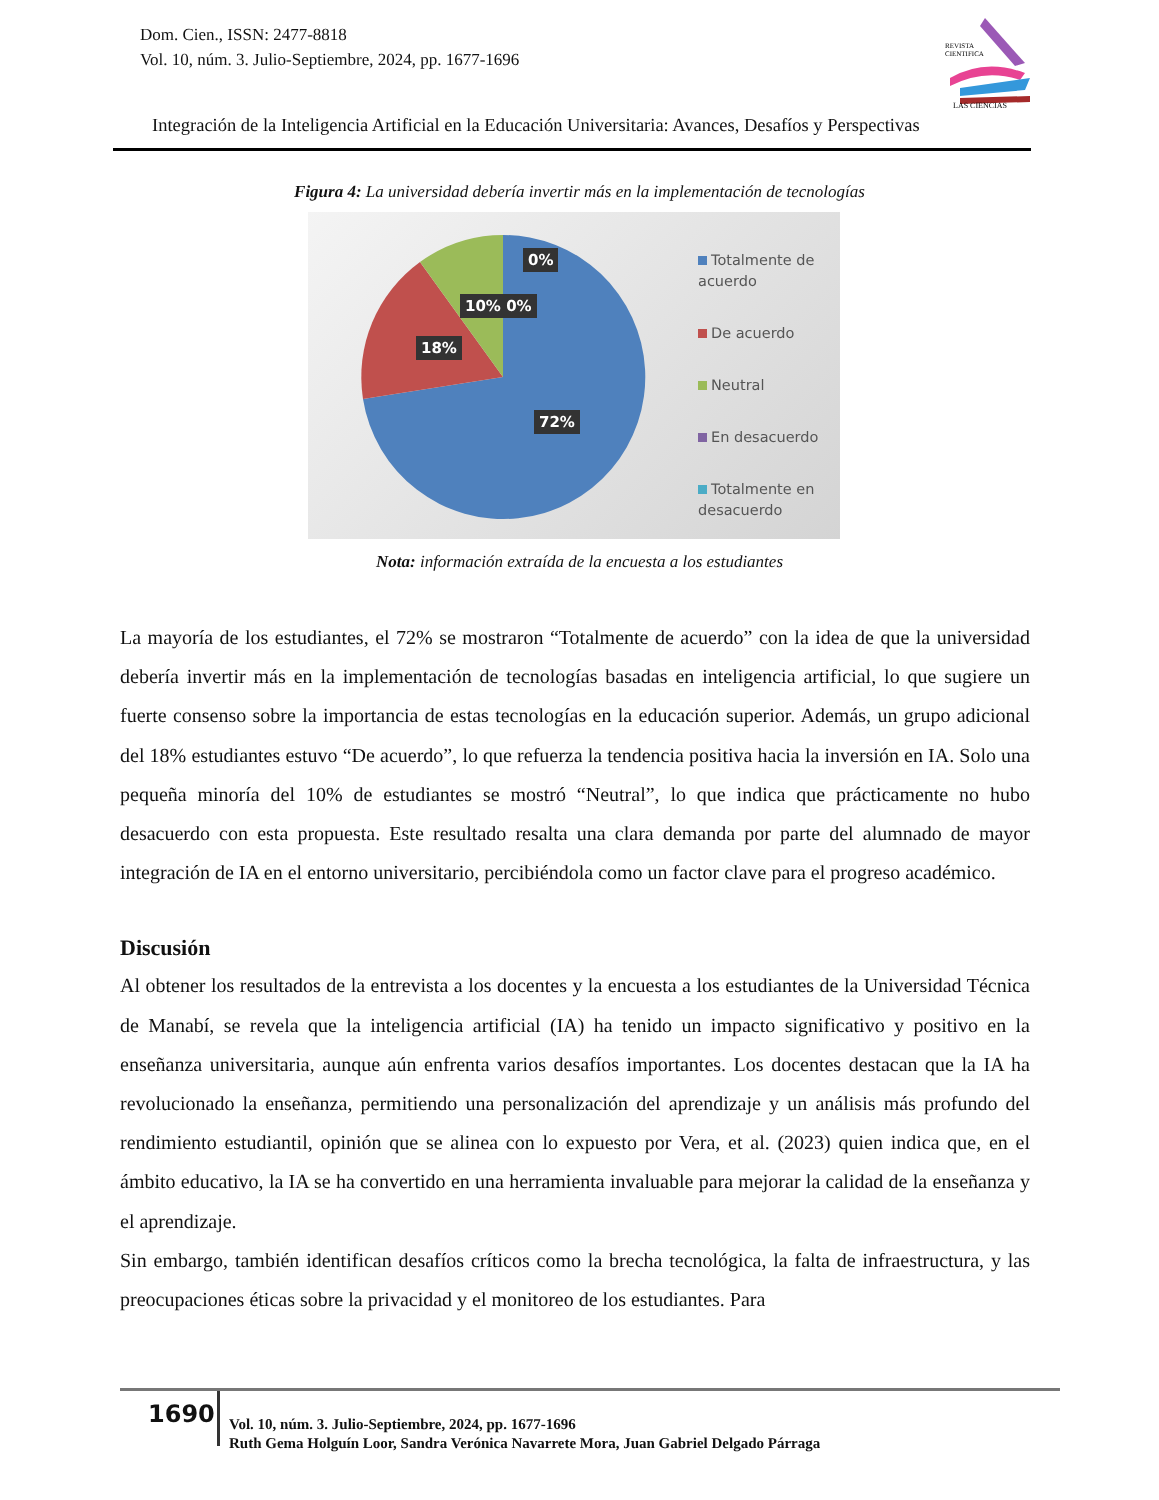Dom. Cien., ISSN: 2477-8818
Vol. 10, núm. 3. Julio-Septiembre, 2024, pp. 1677-1696
REVISTA
CIENTIFICA
LAS CIENCIAS
Integración de la Inteligencia Artificial en la Educación Universitaria: Avances, Desafíos y Perspectivas
Figura 4: La universidad debería invertir más en la implementación de tecnologías
0%
10% 0%
18%
72%
Totalmente de acuerdo
De acuerdo
Neutral
En desacuerdo
Totalmente en desacuerdo
Nota: información extraída de la encuesta a los estudiantes
La mayoría de los estudiantes, el 72% se mostraron “Totalmente de acuerdo” con la idea de que la universidad debería invertir más en la implementación de tecnologías basadas en inteligencia artificial, lo que sugiere un fuerte consenso sobre la importancia de estas tecnologías en la educación superior. Además, un grupo adicional del 18% estudiantes estuvo “De acuerdo”, lo que refuerza la tendencia positiva hacia la inversión en IA. Solo una pequeña minoría del 10% de estudiantes se mostró “Neutral”, lo que indica que prácticamente no hubo desacuerdo con esta propuesta. Este resultado resalta una clara demanda por parte del alumnado de mayor integración de IA en el entorno universitario, percibiéndola como un factor clave para el progreso académico.
Discusión
Al obtener los resultados de la entrevista a los docentes y la encuesta a los estudiantes de la Universidad Técnica de Manabí, se revela que la inteligencia artificial (IA) ha tenido un impacto significativo y positivo en la enseñanza universitaria, aunque aún enfrenta varios desafíos importantes. Los docentes destacan que la IA ha revolucionado la enseñanza, permitiendo una personalización del aprendizaje y un análisis más profundo del rendimiento estudiantil, opinión que se alinea con lo expuesto por Vera, et al. (2023) quien indica que, en el ámbito educativo, la IA se ha convertido en una herramienta invaluable para mejorar la calidad de la enseñanza y el aprendizaje.
Sin embargo, también identifican desafíos críticos como la brecha tecnológica, la falta de infraestructura, y las preocupaciones éticas sobre la privacidad y el monitoreo de los estudiantes. Para
1690
Vol. 10, núm. 3. Julio-Septiembre, 2024, pp. 1677-1696
Ruth Gema Holguín Loor, Sandra Verónica Navarrete Mora, Juan Gabriel Delgado Párraga